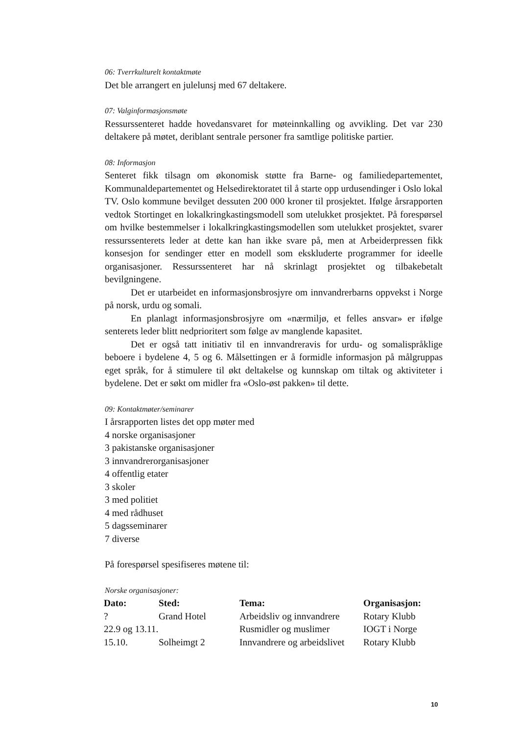06: Tverrkulturelt kontaktmøte
Det ble arrangert en julelunsj med 67 deltakere.
07: Valginformasjonsmøte
Ressurssenteret hadde hovedansvaret for møteinnkalling og avvikling. Det var 230 deltakere på møtet, deriblant sentrale personer fra samtlige politiske partier.
08: Informasjon
Senteret fikk tilsagn om økonomisk støtte fra Barne- og familiedepartementet, Kommunaldepartementet og Helsedirektoratet til å starte opp urdusendinger i Oslo lokal TV. Oslo kommune bevilget dessuten 200 000 kroner til prosjektet. Ifølge årsrapporten vedtok Stortinget en lokalkringkastingsmodell som utelukket prosjektet. På forespørsel om hvilke bestemmelser i lokalkringkastingsmodellen som utelukket prosjektet, svarer ressurssenterets leder at dette kan han ikke svare på, men at Arbeiderpressen fikk konsesjon for sendinger etter en modell som ekskluderte programmer for ideelle organisasjoner. Ressurssenteret har nå skrinlagt prosjektet og tilbakebetalt bevilgningene.
Det er utarbeidet en informasjonsbrosjyre om innvandrerbarns oppvekst i Norge på norsk, urdu og somali.
En planlagt informasjonsbrosjyre om «nærmiljø, et felles ansvar» er ifølge senterets leder blitt nedprioritert som følge av manglende kapasitet.
Det er også tatt initiativ til en innvandreravis for urdu- og somalispråklige beboere i bydelene 4, 5 og 6. Målsettingen er å formidle informasjon på målgruppas eget språk, for å stimulere til økt deltakelse og kunnskap om tiltak og aktiviteter i bydelene. Det er søkt om midler fra «Oslo-øst pakken» til dette.
09: Kontaktmøter/seminarer
I årsrapporten listes det opp møter med
4 norske organisasjoner
3 pakistanske organisasjoner
3 innvandrerorganisasjoner
4 offentlig etater
3 skoler
3 med politiet
4 med rådhuset
5 dagsseminarer
7 diverse
På forespørsel spesifiseres møtene til:
Norske organisasjoner:
| Dato: | Sted: | Tema: | Organisasjon: |
| --- | --- | --- | --- |
| ? | Grand Hotel | Arbeidsliv og innvandrere | Rotary Klubb |
| 22.9 og 13.11. | | Rusmidler og muslimer | IOGT i Norge |
| 15.10. | Solheimgt 2 | Innvandrere og arbeidslivet | Rotary Klubb |
10